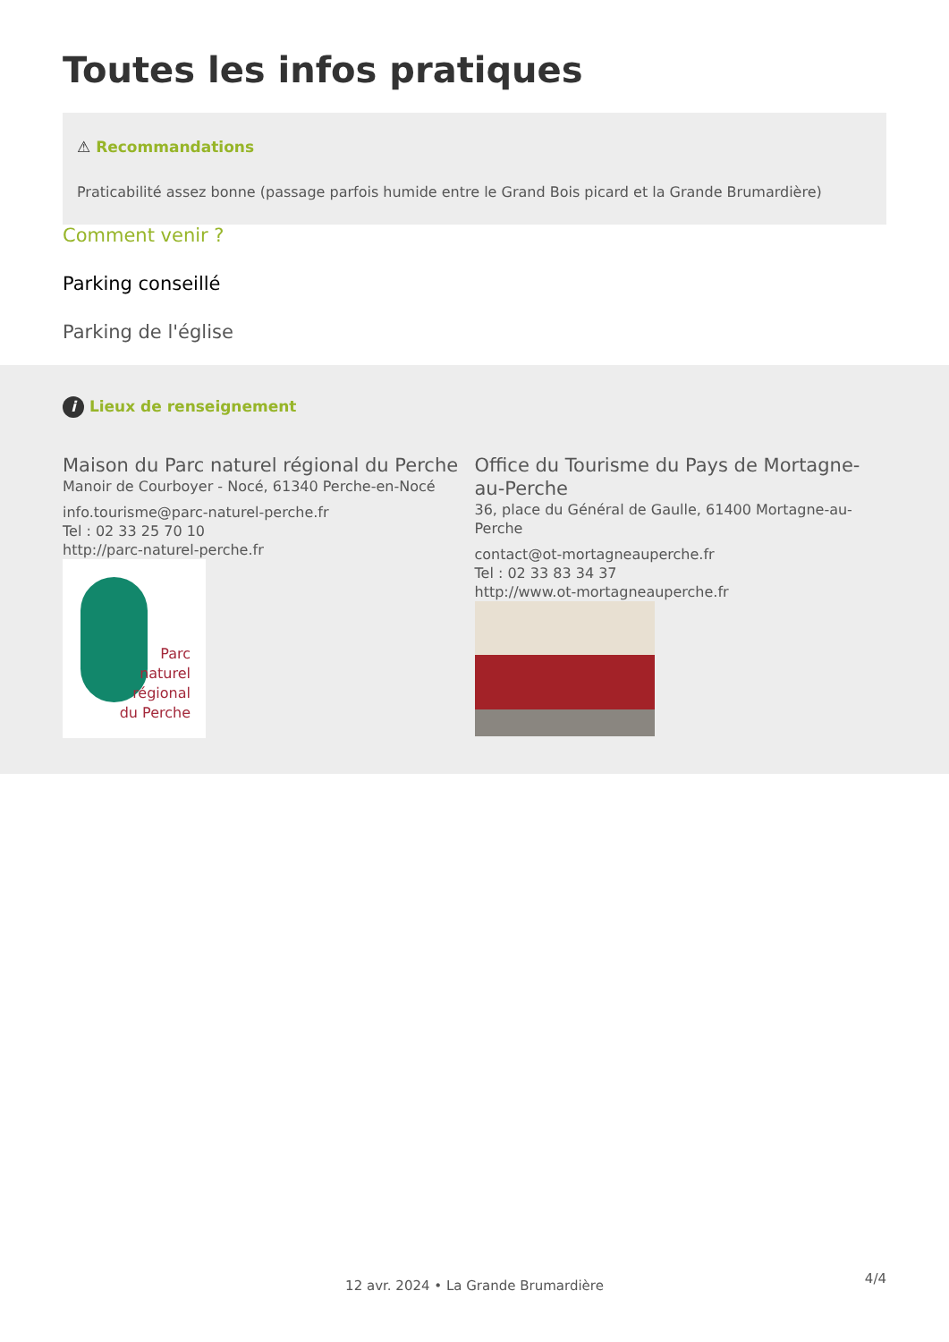Toutes les infos pratiques
⚠ Recommandations
Praticabilité assez bonne (passage parfois humide entre le Grand Bois picard et la Grande Brumardière)
Comment venir ?
Parking conseillé
Parking de l'église
i Lieux de renseignement
Maison du Parc naturel régional du Perche
Manoir de Courboyer - Nocé, 61340 Perche-en-Nocé
info.tourisme@parc-naturel-perche.fr
Tel : 02 33 25 70 10
http://parc-naturel-perche.fr
Parc
naturel
régional
du Perche
Office du Tourisme du Pays de Mortagne-au-Perche
36, place du Général de Gaulle, 61400 Mortagne-au-Perche
contact@ot-mortagneauperche.fr
Tel : 02 33 83 34 37
http://www.ot-mortagneauperche.fr
4/4 12 avr. 2024 • La Grande Brumardière